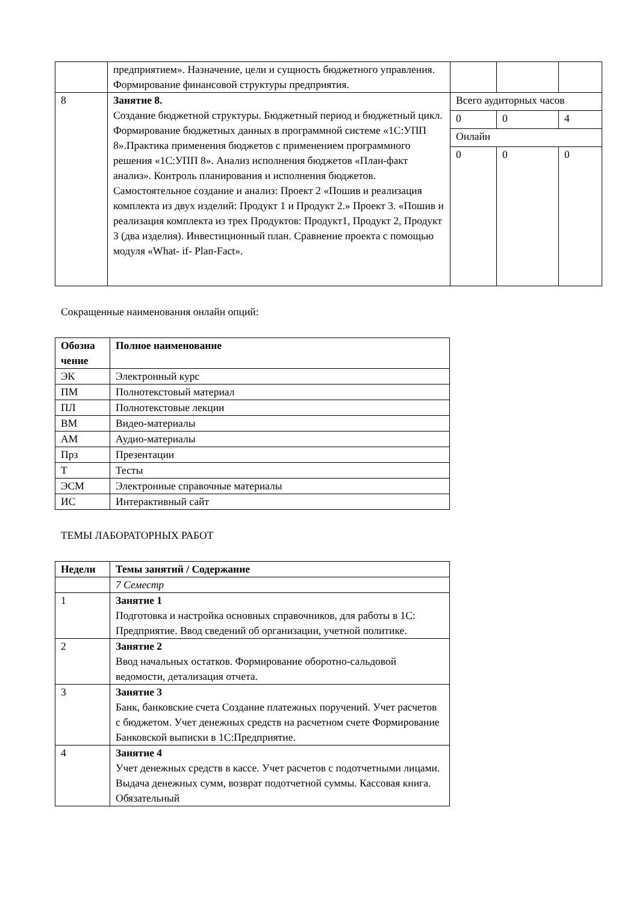| | предприятием». Назначение, цели и сущность бюджетного управления. Формирование финансовой структуры предприятия. | | | |
| 8 | Занятие 8. Создание бюджетной структуры. Бюджетный период и бюджетный цикл. Формирование бюджетных данных в программной системе «1С:УПП 8».Практика применения бюджетов с применением программного решения «1С:УПП 8». Анализ исполнения бюджетов «План-факт анализ». Контроль планирования и исполнения бюджетов. Самостоятельное создание и анализ: Проект 2 «Пошив и реализация комплекта из двух изделий: Продукт 1 и Продукт 2.» Проект 3. «Пошив и реализация комплекта из трех Продуктов: Продукт1, Продукт 2, Продукт 3 (два изделия). Инвестиционный план. Сравнение проекта с помощью модуля «What- if- Plan-Fact». | Всего аудиторных часов | | |
| | | 0 | 0 | 4 |
| | | Онлайн | | |
| | | 0 | 0 | 0 |
Сокращенные наименования онлайн опций:
| Обозна чение | Полное наименование |
| --- | --- |
| ЭК | Электронный курс |
| ПМ | Полнотекстовый материал |
| ПЛ | Полнотекстовые лекции |
| ВМ | Видео-материалы |
| АМ | Аудио-материалы |
| Прз | Презентации |
| Т | Тесты |
| ЭСМ | Электронные справочные материалы |
| ИС | Интерактивный сайт |
ТЕМЫ ЛАБОРАТОРНЫХ РАБОТ
| Недели | Темы занятий / Содержание |
| --- | --- |
| | 7 Семестр |
| 1 | Занятие 1 Подготовка и настройка основных справочников, для работы в 1С: Предприятие. Ввод сведений об организации, учетной политике. |
| 2 | Занятие 2 Ввод начальных остатков. Формирование оборотно-сальдовой ведомости, детализация отчета. |
| 3 | Занятие 3 Банк, банковские счета Создание платежных поручений. Учет расчетов с бюджетом. Учет денежных средств на расчетном счете Формирование Банковской выписки в 1С:Предприятие. |
| 4 | Занятие 4 Учет денежных средств в кассе. Учет расчетов с подотчетными лицами. Выдача денежных сумм, возврат подотчетной суммы. Кассовая книга. Обязательный |